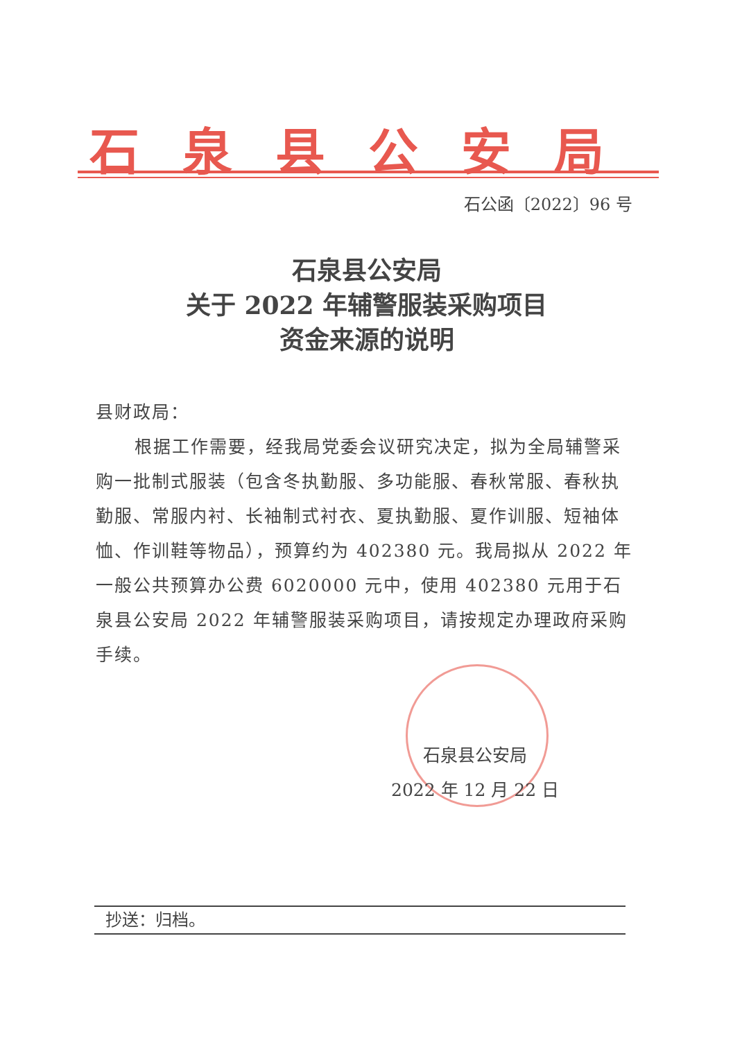石泉县公安局
石公函〔2022〕96 号
石泉县公安局
关于 2022 年辅警服装采购项目
资金来源的说明
县财政局：
根据工作需要，经我局党委会议研究决定，拟为全局辅警采购一批制式服装（包含冬执勤服、多功能服、春秋常服、春秋执勤服、常服内衬、长袖制式衬衣、夏执勤服、夏作训服、短袖体恤、作训鞋等物品），预算约为 402380 元。我局拟从 2022 年一般公共预算办公费 6020000 元中，使用 402380 元用于石泉县公安局 2022 年辅警服装采购项目，请按规定办理政府采购手续。
石泉县公安局
2022 年 12 月 22 日
抄送：归档。